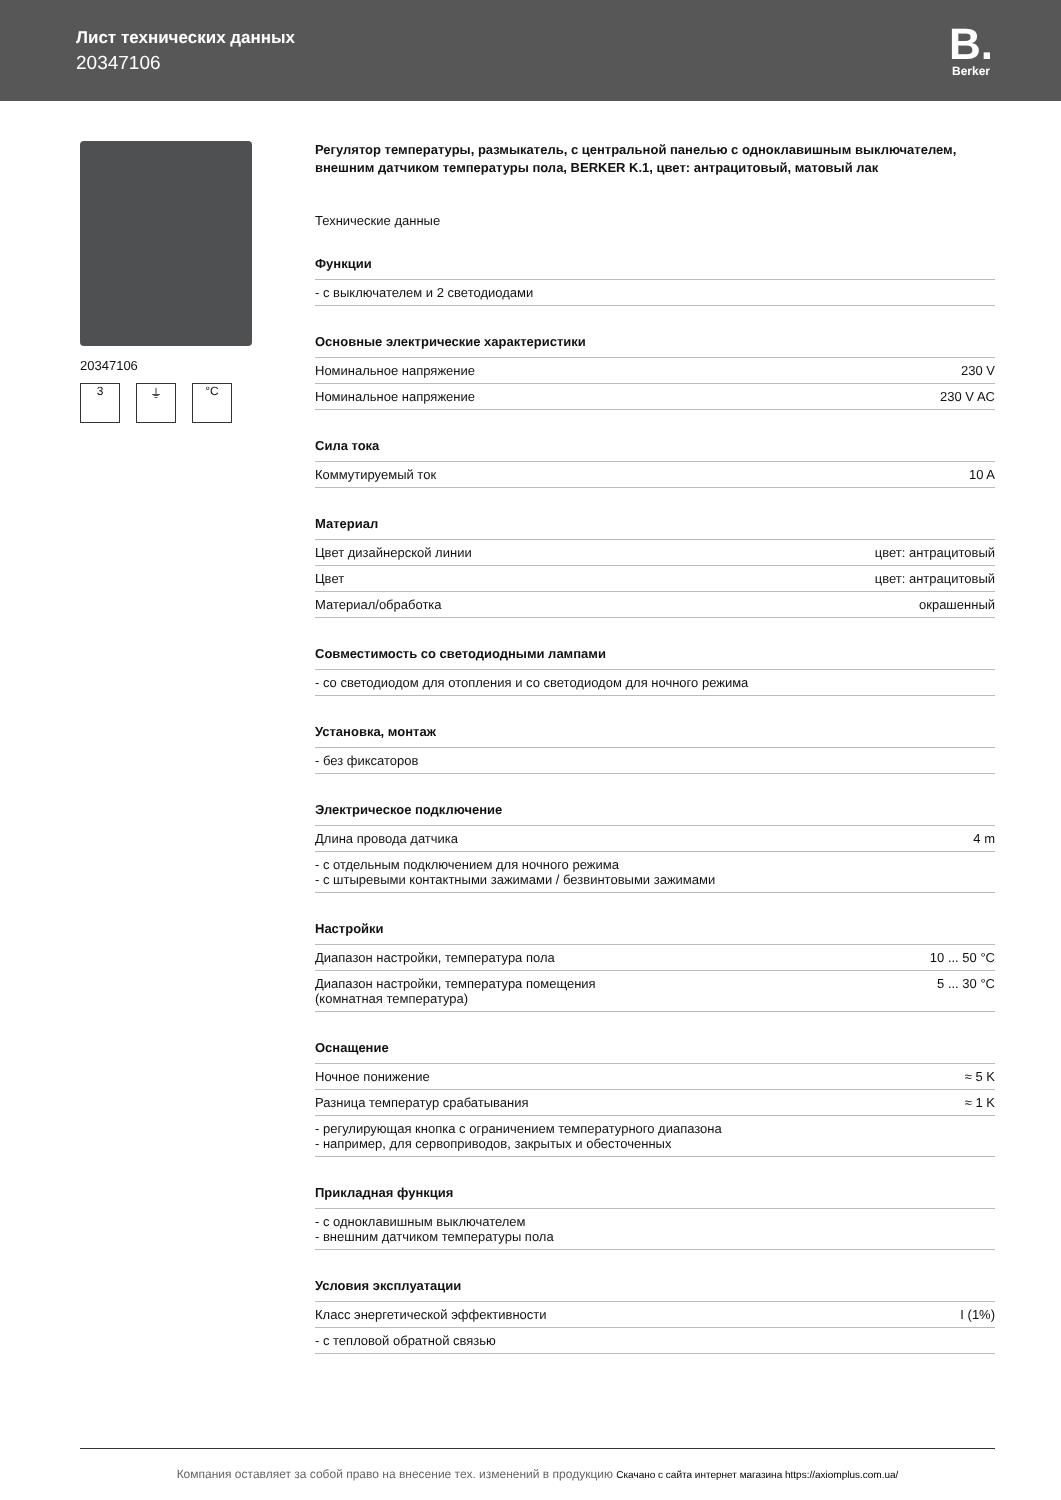Лист технических данных
20347106
B.
Berker
20347106
3 ⏚ °C
Регулятор температуры, размыкатель, с центральной панелью с одноклавишным выключателем, внешним датчиком температуры пола, BERKER K.1, цвет: антрацитовый, матовый лак
Технические данные
Функции
| - с выключателем и 2 светодиодами |
Основные электрические характеристики
| Номинальное напряжение | 230 V |
| Номинальное напряжение | 230 V AC |
Сила тока
| Коммутируемый ток | 10 A |
Материал
| Цвет дизайнерской линии | цвет: антрацитовый |
| Цвет | цвет: антрацитовый |
| Материал/обработка | окрашенный |
Совместимость со светодиодными лампами
| - со светодиодом для отопления и со светодиодом для ночного режима |
Установка, монтаж
| - без фиксаторов |
Электрическое подключение
| Длина провода датчика | 4 m |
| - с отдельным подключением для ночного режима - с штыревыми контактными зажимами / безвинтовыми зажимами | |
Настройки
| Диапазон настройки, температура пола | 10 ... 50 °C |
| Диапазон настройки, температура помещения (комнатная температура) | 5 ... 30 °C |
Оснащение
| Ночное понижение | ≈ 5 K |
| Разница температур срабатывания | ≈ 1 K |
| - регулирующая кнопка с ограничением температурного диапазона - например, для сервоприводов, закрытых и обесточенных | |
Прикладная функция
| - с одноклавишным выключателем - внешним датчиком температуры пола |
Условия эксплуатации
| Класс энергетической эффективности | I (1%) |
| - с тепловой обратной связью | |
Компания оставляет за собой право на внесение тех. изменений в продукцию Скачано с сайта интернет магазина https://axiomplus.com.ua/